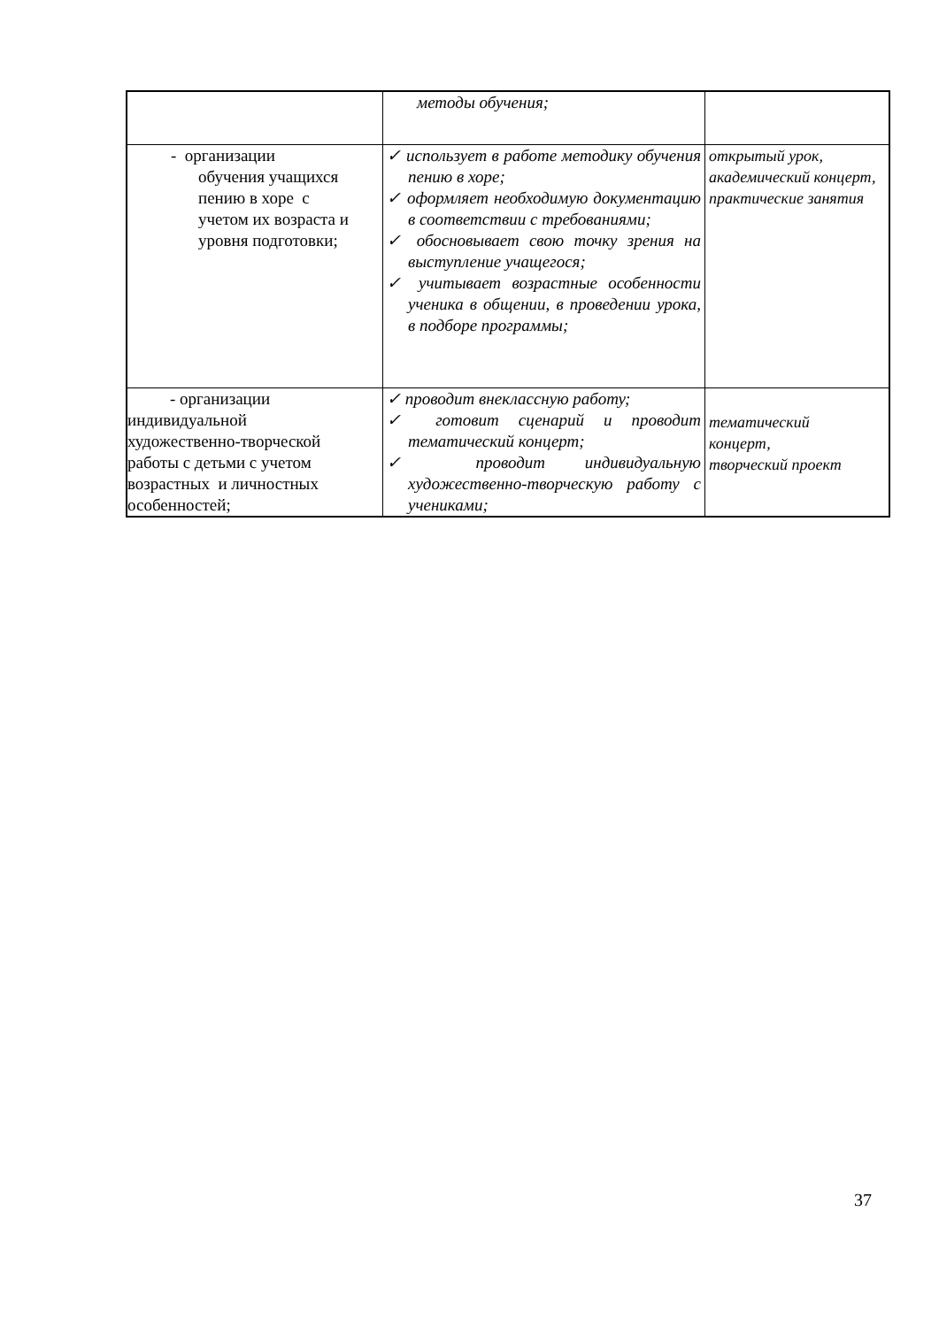| | методы обучения; | |
| - организации обучения учащихся пению в хоре с учетом их возраста и уровня подготовки; | ✓ использует в работе методику обучения пению в хоре; ✓ оформляет необходимую документацию в соответствии с требованиями; ✓ обосновывает свою точку зрения на выступление учащегося; ✓ учитывает возрастные особенности ученика в общении, в проведении урока, в подборе программы; | открытый урок, академический концерт, практические занятия |
| - организации индивидуальной художественно-творческой работы с детьми с учетом возрастных и личностных особенностей; | ✓ проводит внеклассную работу; ✓ готовит сценарий и проводит тематический концерт; ✓ проводит индивидуальную художественно-творческую работу с учениками; | тематический концерт, творческий проект |
37